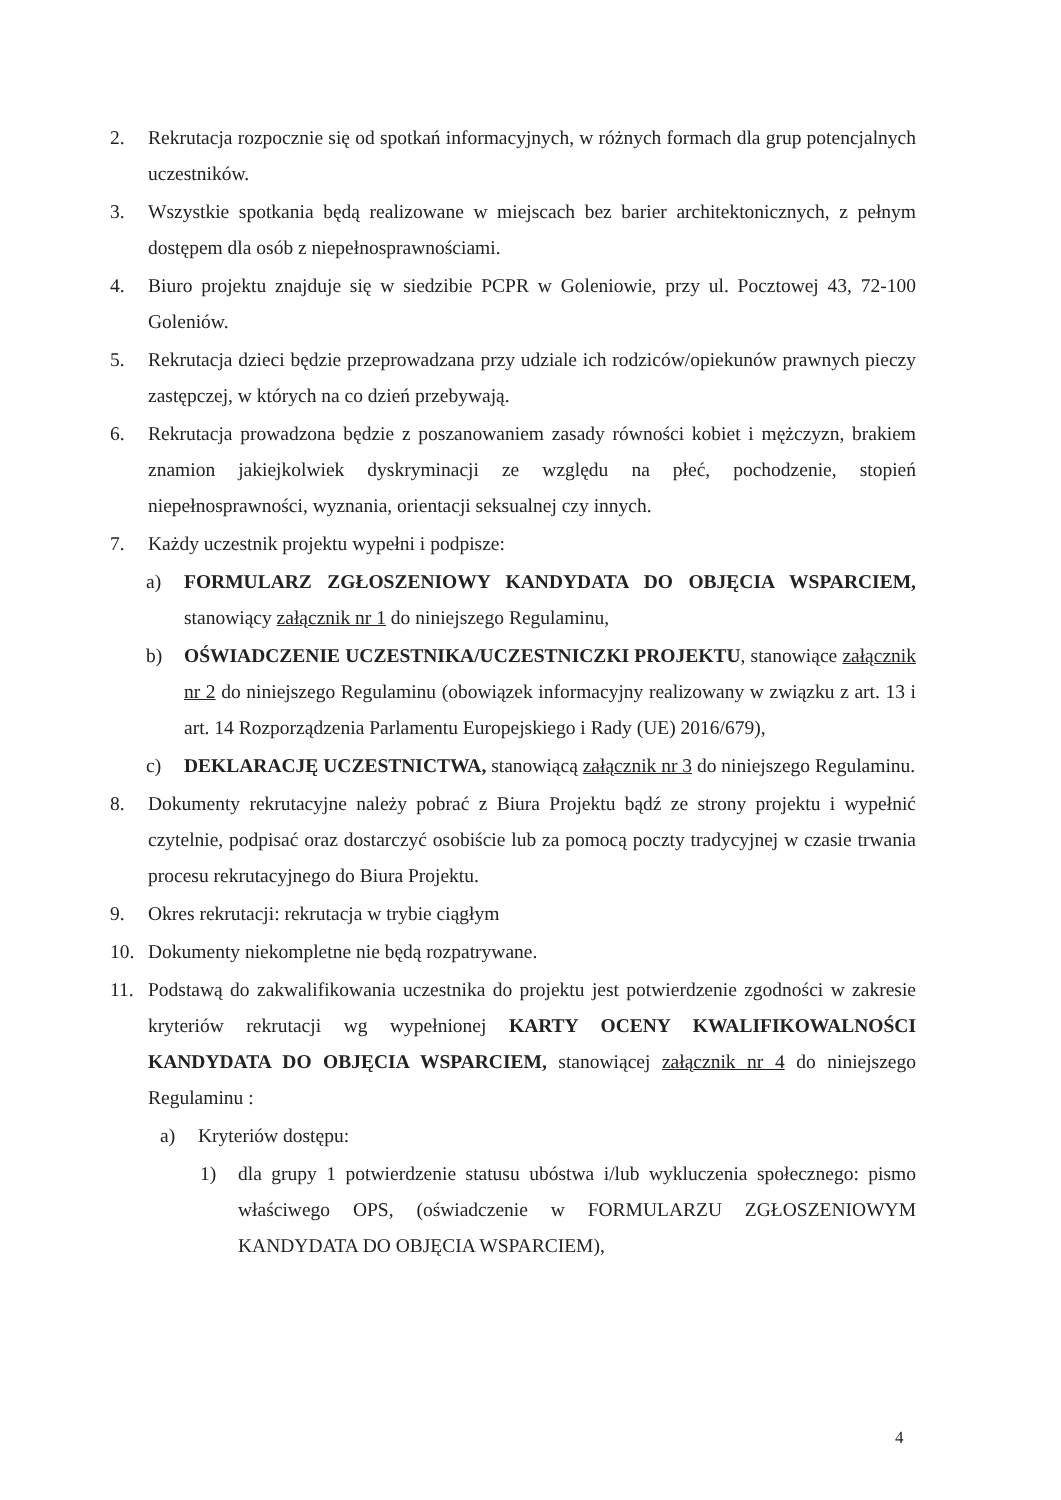2. Rekrutacja rozpocznie się od spotkań informacyjnych, w różnych formach dla grup potencjalnych uczestników.
3. Wszystkie spotkania będą realizowane w miejscach bez barier architektonicznych, z pełnym dostępem dla osób z niepełnosprawnościami.
4. Biuro projektu znajduje się w siedzibie PCPR w Goleniowie, przy ul. Pocztowej 43, 72-100 Goleniów.
5. Rekrutacja dzieci będzie przeprowadzana przy udziale ich rodziców/opiekunów prawnych pieczy zastępczej, w których na co dzień przebywają.
6. Rekrutacja prowadzona będzie z poszanowaniem zasady równości kobiet i mężczyzn, brakiem znamion jakiejkolwiek dyskryminacji ze względu na płeć, pochodzenie, stopień niepełnosprawności, wyznania, orientacji seksualnej czy innych.
7. Każdy uczestnik projektu wypełni i podpisze:
a) FORMULARZ ZGŁOSZENIOWY KANDYDATA DO OBJĘCIA WSPARCIEM, stanowiący załącznik nr 1 do niniejszego Regulaminu,
b) OŚWIADCZENIE UCZESTNIKA/UCZESTNICZKI PROJEKTU, stanowiące załącznik nr 2 do niniejszego Regulaminu (obowiązek informacyjny realizowany w związku z art. 13 i art. 14 Rozporządzenia Parlamentu Europejskiego i Rady (UE) 2016/679),
c) DEKLARACJĘ UCZESTNICTWA, stanowiącą załącznik nr 3 do niniejszego Regulaminu.
8. Dokumenty rekrutacyjne należy pobrać z Biura Projektu bądź ze strony projektu i wypełnić czytelnie, podpisać oraz dostarczyć osobiście lub za pomocą poczty tradycyjnej w czasie trwania procesu rekrutacyjnego do Biura Projektu.
9. Okres rekrutacji: rekrutacja w trybie ciągłym
10. Dokumenty niekompletne nie będą rozpatrywane.
11. Podstawą do zakwalifikowania uczestnika do projektu jest potwierdzenie zgodności w zakresie kryteriów rekrutacji wg wypełnionej KARTY OCENY KWALIFIKOWALNOŚCI KANDYDATA DO OBJĘCIA WSPARCIEM, stanowiącej załącznik nr 4 do niniejszego Regulaminu :
a) Kryteriów dostępu:
1) dla grupy 1 potwierdzenie statusu ubóstwa i/lub wykluczenia społecznego: pismo właściwego OPS, (oświadczenie w FORMULARZU ZGŁOSZENIOWYM KANDYDATA DO OBJĘCIA WSPARCIEM),
4